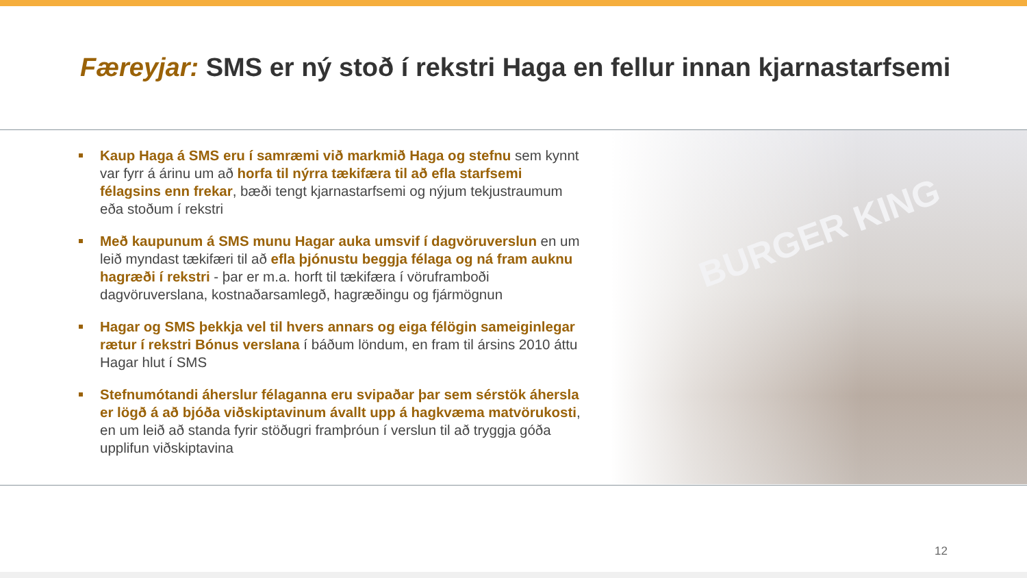Færeyjar: SMS er ný stoð í rekstri Haga en fellur innan kjarnastarfsemi
BURGER KING
Kaup Haga á SMS eru í samræmi við markmið Haga og stefnu sem kynnt var fyrr á árinu um að horfa til nýrra tækifæra til að efla starfsemi félagsins enn frekar, bæði tengt kjarnastarfsemi og nýjum tekjustraumum eða stoðum í rekstri
Með kaupunum á SMS munu Hagar auka umsvif í dagvöruverslun en um leið myndast tækifæri til að efla þjónustu beggja félaga og ná fram auknu hagræði í rekstri - þar er m.a. horft til tækifæra í vöruframboði dagvöruverslana, kostnaðarsamlegð, hagræðingu og fjármögnun
Hagar og SMS þekkja vel til hvers annars og eiga félögin sameiginlegar rætur í rekstri Bónus verslana í báðum löndum, en fram til ársins 2010 áttu Hagar hlut í SMS
Stefnumótandi áherslur félaganna eru svipaðar þar sem sérstök áhersla er lögð á að bjóða viðskiptavinum ávallt upp á hagkvæma matvörukosti, en um leið að standa fyrir stöðugri framþróun í verslun til að tryggja góða upplifun viðskiptavina
12